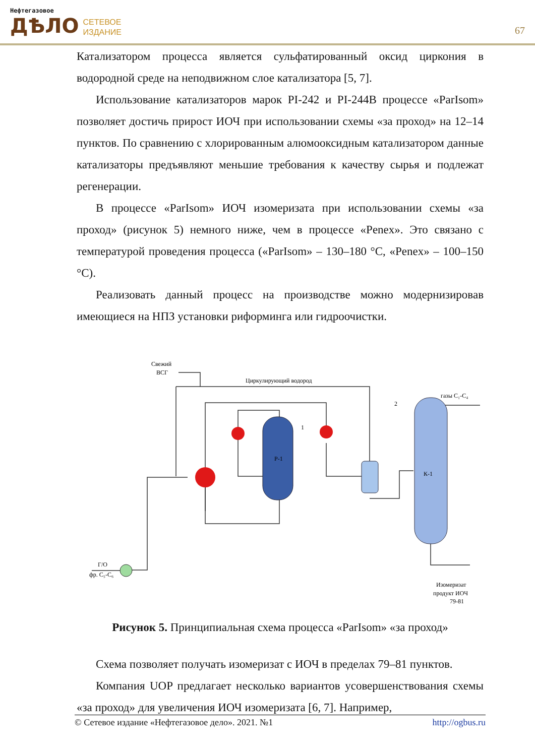Нефтегазовое
ДѢЛО
СЕТЕВОЕ
ИЗДАНИЕ
67
Катализатором процесса является сульфатированный оксид циркония в водородной среде на неподвижном слое катализатора [5, 7].
Использование катализаторов марок PI-242 и PI-244B процессе «ParIsom» позволяет достичь прирост ИОЧ при использовании схемы «за проход» на 12–14 пунктов. По сравнению с хлорированным алюмооксидным катализатором данные катализаторы предъявляют меньшие требования к качеству сырья и подлежат регенерации.
В процессе «ParIsom» ИОЧ изомеризата при использовании схемы «за проход» (рисунок 5) немного ниже, чем в процессе «Penex». Это связано с температурой проведения процесса («ParIsom» – 130–180 °С, «Penex» – 100–150 °С).
Реализовать данный процесс на производстве можно модернизировав имеющиеся на НПЗ установки риформинга или гидроочистки.
Свежий
ВСГ
Циркулирующий водород
газы C₁-C₄
2
1
Р-1
К-1
Г/О
фр. C₅-C₆
Изомеризат
продукт ИОЧ
79-81
Рисунок 5. Принципиальная схема процесса «ParIsom» «за проход»
Схема позволяет получать изомеризат с ИОЧ в пределах 79–81 пунктов.
Компания UOP предлагает несколько вариантов усовершенствования схемы «за проход» для увеличения ИОЧ изомеризата [6, 7]. Например,
© Сетевое издание «Нефтегазовое дело». 2021. №1 http://ogbus.ru